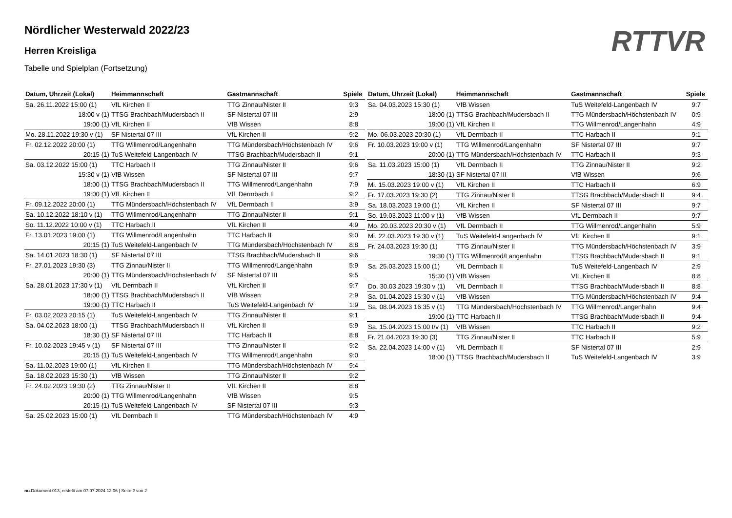RTTVR
Nördlicher Westerwald 2022/23
Herren Kreisliga
Tabelle und Spielplan (Fortsetzung)
| Datum, Uhrzeit (Lokal) | Heimmannschaft | Gastmannschaft | Spiele |
| --- | --- | --- | --- |
| Sa. 26.11.2022 15:00 (1) | VfL Kirchen II | TTG Zinnau/Nister II | 9:3 |
| 18:00 v (1) | TTSG Brachbach/Mudersbach II | SF Nistertal 07 III | 2:9 |
| 19:00 (1) | VfL Kirchen II | VfB Wissen | 8:8 |
| Mo. 28.11.2022 19:30 v (1) | SF Nistertal 07 III | VfL Kirchen II | 9:2 |
| Fr. 02.12.2022 20:00 (1) | TTG Willmenrod/Langenhahn | TTG Mündersbach/Höchstenbach IV | 9:6 |
| 20:15 (1) | TuS Weitefeld-Langenbach IV | TTSG Brachbach/Mudersbach II | 9:1 |
| Sa. 03.12.2022 15:00 (1) | TTC Harbach II | TTG Zinnau/Nister II | 9:6 |
| 15:30 v (1) | VfB Wissen | SF Nistertal 07 III | 9:7 |
| 18:00 (1) | TTSG Brachbach/Mudersbach II | TTG Willmenrod/Langenhahn | 7:9 |
| 19:00 (1) | VfL Kirchen II | VfL Dermbach II | 9:2 |
| Fr. 09.12.2022 20:00 (1) | TTG Mündersbach/Höchstenbach IV | VfL Dermbach II | 3:9 |
| Sa. 10.12.2022 18:10 v (1) | TTG Willmenrod/Langenhahn | TTG Zinnau/Nister II | 9:1 |
| So. 11.12.2022 10:00 v (1) | TTC Harbach II | VfL Kirchen II | 4:9 |
| Fr. 13.01.2023 19:00 (1) | TTG Willmenrod/Langenhahn | TTC Harbach II | 9:0 |
| 20:15 (1) | TuS Weitefeld-Langenbach IV | TTG Mündersbach/Höchstenbach IV | 8:8 |
| Sa. 14.01.2023 18:30 (1) | SF Nistertal 07 III | TTSG Brachbach/Mudersbach II | 9:6 |
| Fr. 27.01.2023 19:30 (3) | TTG Zinnau/Nister II | TTG Willmenrod/Langenhahn | 5:9 |
| 20:00 (1) | TTG Mündersbach/Höchstenbach IV | SF Nistertal 07 III | 9:5 |
| Sa. 28.01.2023 17:30 v (1) | VfL Dermbach II | VfL Kirchen II | 9:7 |
| 18:00 (1) | TTSG Brachbach/Mudersbach II | VfB Wissen | 2:9 |
| 19:00 (1) | TTC Harbach II | TuS Weitefeld-Langenbach IV | 1:9 |
| Fr. 03.02.2023 20:15 (1) | TuS Weitefeld-Langenbach IV | TTG Zinnau/Nister II | 9:1 |
| Sa. 04.02.2023 18:00 (1) | TTSG Brachbach/Mudersbach II | VfL Kirchen II | 5:9 |
| 18:30 (1) | SF Nistertal 07 III | TTC Harbach II | 8:8 |
| Fr. 10.02.2023 19:45 v (1) | SF Nistertal 07 III | TTG Zinnau/Nister II | 9:2 |
| 20:15 (1) | TuS Weitefeld-Langenbach IV | TTG Willmenrod/Langenhahn | 9:0 |
| Sa. 11.02.2023 19:00 (1) | VfL Kirchen II | TTG Mündersbach/Höchstenbach IV | 9:4 |
| Sa. 18.02.2023 15:30 (1) | VfB Wissen | TTG Zinnau/Nister II | 9:2 |
| Fr. 24.02.2023 19:30 (2) | TTG Zinnau/Nister II | VfL Kirchen II | 8:8 |
| 20:00 (1) | TTG Willmenrod/Langenhahn | VfB Wissen | 9:5 |
| 20:15 (1) | TuS Weitefeld-Langenbach IV | SF Nistertal 07 III | 9:3 |
| Sa. 25.02.2023 15:00 (1) | VfL Dermbach II | TTG Mündersbach/Höchstenbach IV | 4:9 |
| Datum, Uhrzeit (Lokal) | Heimmannschaft | Gastmannschaft | Spiele |
| --- | --- | --- | --- |
| Sa. 04.03.2023 15:30 (1) | VfB Wissen | TuS Weitefeld-Langenbach IV | 9:7 |
| 18:00 (1) | TTSG Brachbach/Mudersbach II | TTG Mündersbach/Höchstenbach IV | 0:9 |
| 19:00 (1) | VfL Kirchen II | TTG Willmenrod/Langenhahn | 4:9 |
| Mo. 06.03.2023 20:30 (1) | VfL Dermbach II | TTC Harbach II | 9:1 |
| Fr. 10.03.2023 19:00 v (1) | TTG Willmenrod/Langenhahn | SF Nistertal 07 III | 9:7 |
| 20:00 (1) | TTG Mündersbach/Höchstenbach IV | TTC Harbach II | 9:3 |
| Sa. 11.03.2023 15:00 (1) | VfL Dermbach II | TTG Zinnau/Nister II | 9:2 |
| 18:30 (1) | SF Nistertal 07 III | VfB Wissen | 9:6 |
| Mi. 15.03.2023 19:00 v (1) | VfL Kirchen II | TTC Harbach II | 6:9 |
| Fr. 17.03.2023 19:30 (2) | TTG Zinnau/Nister II | TTSG Brachbach/Mudersbach II | 9:4 |
| Sa. 18.03.2023 19:00 (1) | VfL Kirchen II | SF Nistertal 07 III | 9:7 |
| So. 19.03.2023 11:00 v (1) | VfB Wissen | VfL Dermbach II | 9:7 |
| Mo. 20.03.2023 20:30 v (1) | VfL Dermbach II | TTG Willmenrod/Langenhahn | 5:9 |
| Mi. 22.03.2023 19:30 v (1) | TuS Weitefeld-Langenbach IV | VfL Kirchen II | 9:1 |
| Fr. 24.03.2023 19:30 (1) | TTG Zinnau/Nister II | TTG Mündersbach/Höchstenbach IV | 3:9 |
| 19:30 (1) | TTG Willmenrod/Langenhahn | TTSG Brachbach/Mudersbach II | 9:1 |
| Sa. 25.03.2023 15:00 (1) | VfL Dermbach II | TuS Weitefeld-Langenbach IV | 2:9 |
| 15:30 (1) | VfB Wissen | VfL Kirchen II | 8:8 |
| Do. 30.03.2023 19:30 v (1) | VfL Dermbach II | TTSG Brachbach/Mudersbach II | 8:8 |
| Sa. 01.04.2023 15:30 v (1) | VfB Wissen | TTG Mündersbach/Höchstenbach IV | 9:4 |
| Sa. 08.04.2023 16:35 v (1) | TTG Mündersbach/Höchstenbach IV | TTG Willmenrod/Langenhahn | 9:4 |
| 19:00 (1) | TTC Harbach II | TTSG Brachbach/Mudersbach II | 9:4 |
| Sa. 15.04.2023 15:00 t/v (1) | VfB Wissen | TTC Harbach II | 9:2 |
| Fr. 21.04.2023 19:30 (3) | TTG Zinnau/Nister II | TTC Harbach II | 5:9 |
| Sa. 22.04.2023 14:00 v (1) | VfL Dermbach II | SF Nistertal 07 III | 2:9 |
| 18:00 (1) | TTSG Brachbach/Mudersbach II | TuS Weitefeld-Langenbach IV | 3:9 |
nu.Dokument 013, erstellt am 07.07.2024 12:06 | Seite 2 von 2